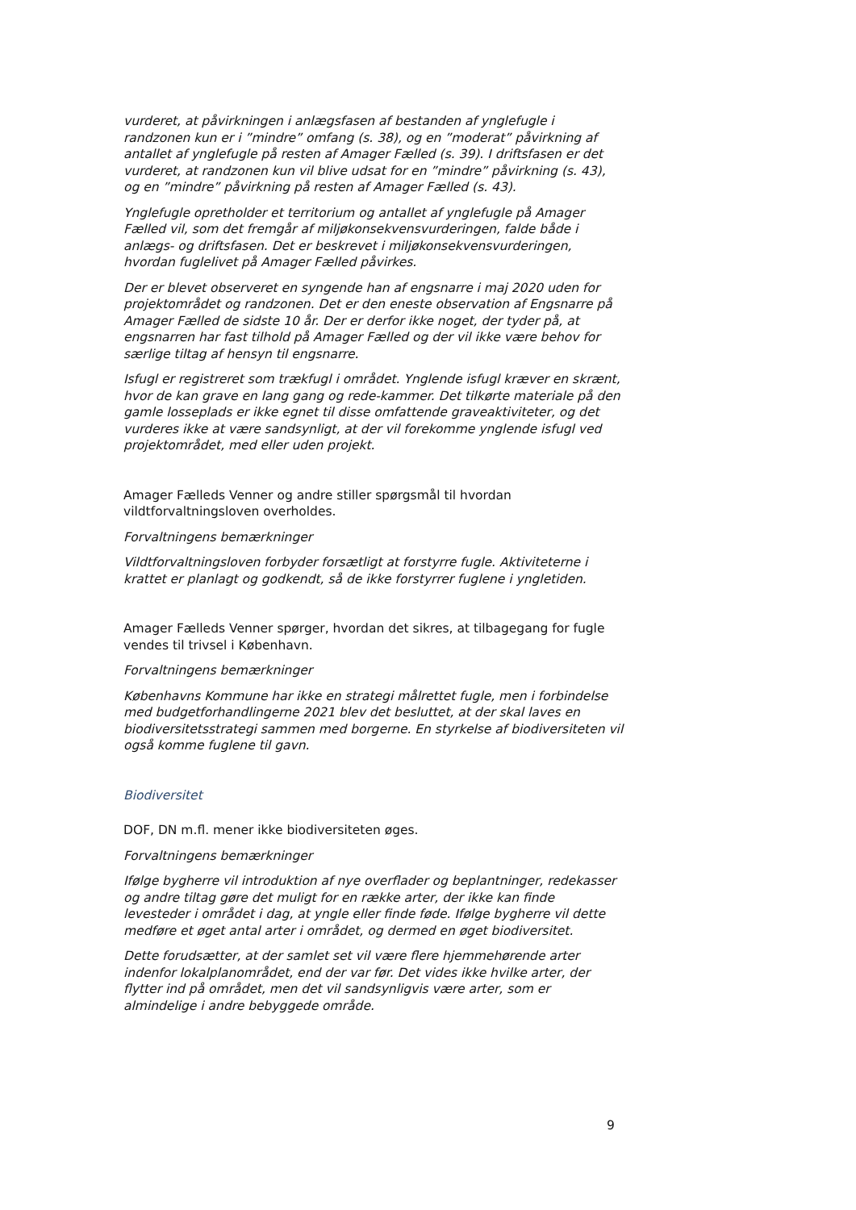vurderet, at påvirkningen i anlægsfasen af bestanden af ynglefugle i randzonen kun er i ”mindre” omfang (s. 38), og en ”moderat” påvirkning af antallet af ynglefugle på resten af Amager Fælled (s. 39). I driftsfasen er det vurderet, at randzonen kun vil blive udsat for en ”mindre” påvirkning (s. 43), og en ”mindre” påvirkning på resten af Amager Fælled (s. 43).
Ynglefugle opretholder et territorium og antallet af ynglefugle på Amager Fælled vil, som det fremgår af miljøkonsekvensvurderingen, falde både i anlægs- og driftsfasen. Det er beskrevet i miljøkonsekvensvurderingen, hvordan fuglelivet på Amager Fælled påvirkes.
Der er blevet observeret en syngende han af engsnarre i maj 2020 uden for projektområdet og randzonen. Det er den eneste observation af Engsnarre på Amager Fælled de sidste 10 år. Der er derfor ikke noget, der tyder på, at engsnarren har fast tilhold på Amager Fælled og der vil ikke være behov for særlige tiltag af hensyn til engsnarre.
Isfugl er registreret som trækfugl i området. Ynglende isfugl kræver en skrænt, hvor de kan grave en lang gang og rede-kammer. Det tilkørte materiale på den gamle losseplads er ikke egnet til disse omfattende graveaktiviteter, og det vurderes ikke at være sandsynligt, at der vil forekomme ynglende isfugl ved projektområdet, med eller uden projekt.
Amager Fælleds Venner og andre stiller spørgsmål til hvordan vildtforvaltningsloven overholdes.
Forvaltningens bemærkninger
Vildtforvaltningsloven forbyder forsætligt at forstyrre fugle. Aktiviteterne i krattet er planlagt og godkendt, så de ikke forstyrrer fuglene i yngletiden.
Amager Fælleds Venner spørger, hvordan det sikres, at tilbagegang for fugle vendes til trivsel i København.
Forvaltningens bemærkninger
Københavns Kommune har ikke en strategi målrettet fugle, men i forbindelse med budgetforhandlingerne 2021 blev det besluttet, at der skal laves en biodiversitetsstrategi sammen med borgerne. En styrkelse af biodiversiteten vil også komme fuglene til gavn.
Biodiversitet
DOF, DN m.fl. mener ikke biodiversiteten øges.
Forvaltningens bemærkninger
Ifølge bygherre vil introduktion af nye overflader og beplantninger, redekasser og andre tiltag gøre det muligt for en række arter, der ikke kan finde levesteder i området i dag, at yngle eller finde føde. Ifølge bygherre vil dette medføre et øget antal arter i området, og dermed en øget biodiversitet.
Dette forudsætter, at der samlet set vil være flere hjemmehørende arter indenfor lokalplanområdet, end der var før. Det vides ikke hvilke arter, der flytter ind på området, men det vil sandsynligvis være arter, som er almindelige i andre bebyggede område.
9